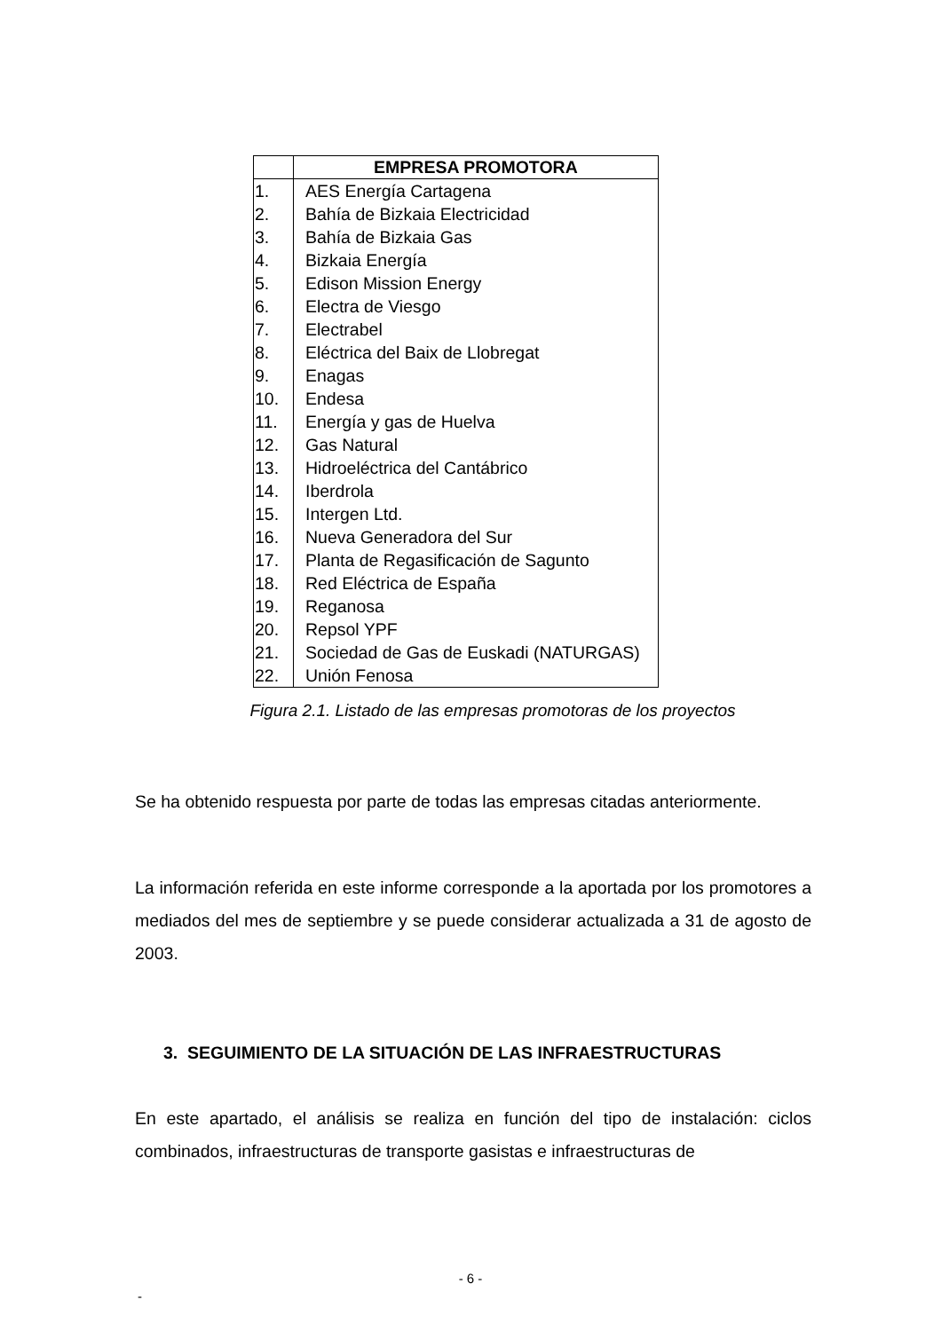| | EMPRESA PROMOTORA |
| --- | --- |
| 1. | AES Energía Cartagena |
| 2. | Bahía de Bizkaia Electricidad |
| 3. | Bahía de Bizkaia Gas |
| 4. | Bizkaia Energía |
| 5. | Edison Mission Energy |
| 6. | Electra de Viesgo |
| 7. | Electrabel |
| 8. | Eléctrica del Baix de Llobregat |
| 9. | Enagas |
| 10. | Endesa |
| 11. | Energía y gas de Huelva |
| 12. | Gas Natural |
| 13. | Hidroeléctrica del Cantábrico |
| 14. | Iberdrola |
| 15. | Intergen Ltd. |
| 16. | Nueva Generadora del Sur |
| 17. | Planta de Regasificación de Sagunto |
| 18. | Red Eléctrica de España |
| 19. | Reganosa |
| 20. | Repsol YPF |
| 21. | Sociedad de Gas de Euskadi (NATURGAS) |
| 22. | Unión Fenosa |
Figura 2.1. Listado de las empresas promotoras de los proyectos
Se ha obtenido respuesta por parte de todas las empresas citadas anteriormente.
La información referida en este informe corresponde a la aportada por los promotores a mediados del mes de septiembre y se puede considerar actualizada a 31 de agosto de 2003.
3. SEGUIMIENTO DE LA SITUACIÓN DE LAS INFRAESTRUCTURAS
En este apartado, el análisis se realiza en función del tipo de instalación: ciclos combinados, infraestructuras de transporte gasistas e infraestructuras de
- 6 -
-